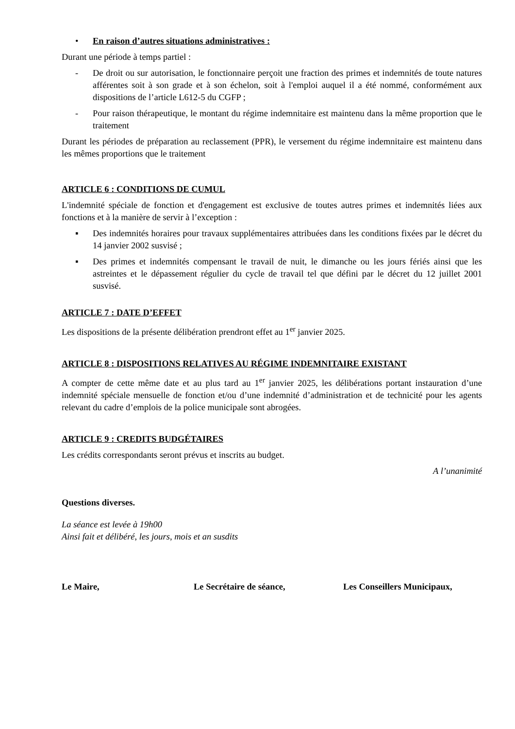• En raison d’autres situations administratives :
Durant une période à temps partiel :
- De droit ou sur autorisation, le fonctionnaire perçoit une fraction des primes et indemnités de toute natures afférentes soit à son grade et à son échelon, soit à l'emploi auquel il a été nommé, conformément aux dispositions de l’article L612-5 du CGFP ;
- Pour raison thérapeutique, le montant du régime indemnitaire est maintenu dans la même proportion que le traitement
Durant les périodes de préparation au reclassement (PPR), le versement du régime indemnitaire est maintenu dans les mêmes proportions que le traitement
ARTICLE 6 : CONDITIONS DE CUMUL
L'indemnité spéciale de fonction et d'engagement est exclusive de toutes autres primes et indemnités liées aux fonctions et à la manière de servir à l’exception :
▪ Des indemnités horaires pour travaux supplémentaires attribuées dans les conditions fixées par le décret du 14 janvier 2002 susvisé ;
▪ Des primes et indemnités compensant le travail de nuit, le dimanche ou les jours fériés ainsi que les astreintes et le dépassement régulier du cycle de travail tel que défini par le décret du 12 juillet 2001 susvisé.
ARTICLE 7 : DATE D’EFFET
Les dispositions de la présente délibération prendront effet au 1<sup>er</sup> janvier 2025.
ARTICLE 8 : DISPOSITIONS RELATIVES AU RÉGIME INDEMNITAIRE EXISTANT
A compter de cette même date et au plus tard au 1<sup>er</sup> janvier 2025, les délibérations portant instauration d’une indemnité spéciale mensuelle de fonction et/ou d’une indemnité d’administration et de technicité pour les agents relevant du cadre d’emplois de la police municipale sont abrogées.
ARTICLE 9 : CREDITS BUDGÉTAIRES
Les crédits correspondants seront prévus et inscrits au budget.
A l’unanimité
Questions diverses.
La séance est levée à 19h00
Ainsi fait et délibéré, les jours, mois et an susdits
Le Maire, Le Secrétaire de séance, Les Conseillers Municipaux,